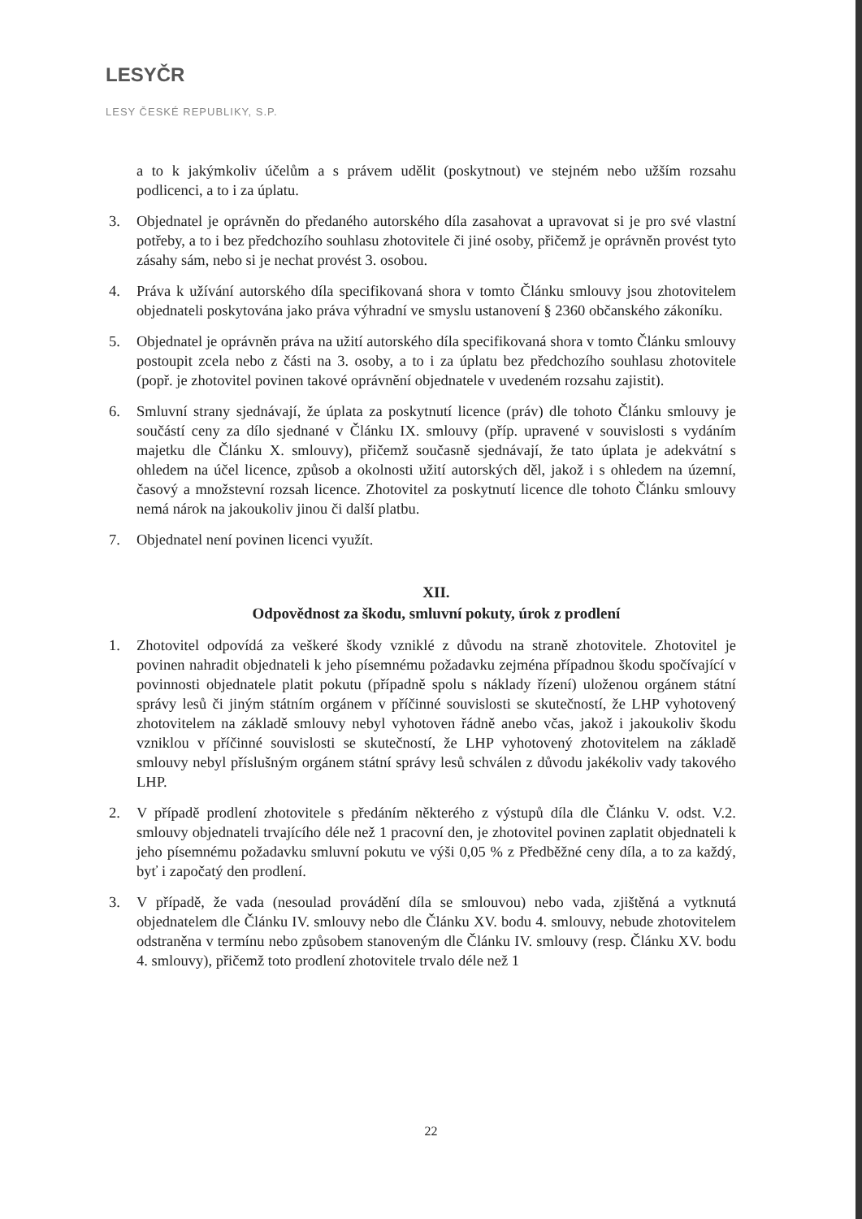LESYČR
LESY ČESKÉ REPUBLIKY, S.P.
a to k jakýmkoliv účelům a s právem udělit (poskytnout) ve stejném nebo užším rozsahu podlicenci, a to i za úplatu.
3. Objednatel je oprávněn do předaného autorského díla zasahovat a upravovat si je pro své vlastní potřeby, a to i bez předchozího souhlasu zhotovitele či jiné osoby, přičemž je oprávněn provést tyto zásahy sám, nebo si je nechat provést 3. osobou.
4. Práva k užívání autorského díla specifikovaná shora v tomto Článku smlouvy jsou zhotovitelem objednateli poskytována jako práva výhradní ve smyslu ustanovení § 2360 občanského zákoníku.
5. Objednatel je oprávněn práva na užití autorského díla specifikovaná shora v tomto Článku smlouvy postoupit zcela nebo z části na 3. osoby, a to i za úplatu bez předchozího souhlasu zhotovitele (popř. je zhotovitel povinen takové oprávnění objednatele v uvedeném rozsahu zajistit).
6. Smluvní strany sjednávají, že úplata za poskytnutí licence (práv) dle tohoto Článku smlouvy je součástí ceny za dílo sjednané v Článku IX. smlouvy (příp. upravené v souvislosti s vydáním majetku dle Článku X. smlouvy), přičemž současně sjednávají, že tato úplata je adekvátní s ohledem na účel licence, způsob a okolnosti užití autorských děl, jakož i s ohledem na územní, časový a množstevní rozsah licence. Zhotovitel za poskytnutí licence dle tohoto Článku smlouvy nemá nárok na jakoukoliv jinou či další platbu.
7. Objednatel není povinen licenci využít.
XII.
Odpovědnost za škodu, smluvní pokuty, úrok z prodlení
1. Zhotovitel odpovídá za veškeré škody vzniklé z důvodu na straně zhotovitele. Zhotovitel je povinen nahradit objednateli k jeho písemnému požadavku zejména případnou škodu spočívající v povinnosti objednatele platit pokutu (případně spolu s náklady řízení) uloženou orgánem státní správy lesů či jiným státním orgánem v příčinné souvislosti se skutečností, že LHP vyhotovený zhotovitelem na základě smlouvy nebyl vyhotoven řádně anebo včas, jakož i jakoukoliv škodu vzniklou v příčinné souvislosti se skutečností, že LHP vyhotovený zhotovitelem na základě smlouvy nebyl příslušným orgánem státní správy lesů schválen z důvodu jakékoliv vady takového LHP.
2. V případě prodlení zhotovitele s předáním některého z výstupů díla dle Článku V. odst. V.2. smlouvy objednateli trvajícího déle než 1 pracovní den, je zhotovitel povinen zaplatit objednateli k jeho písemnému požadavku smluvní pokutu ve výši 0,05 % z Předběžné ceny díla, a to za každý, byť i započatý den prodlení.
3. V případě, že vada (nesoulad provádění díla se smlouvou) nebo vada, zjištěná a vytknutá objednatelem dle Článku IV. smlouvy nebo dle Článku XV. bodu 4. smlouvy, nebude zhotovitelem odstraněna v termínu nebo způsobem stanoveným dle Článku IV. smlouvy (resp. Článku XV. bodu 4. smlouvy), přičemž toto prodlení zhotovitele trvalo déle než 1
22